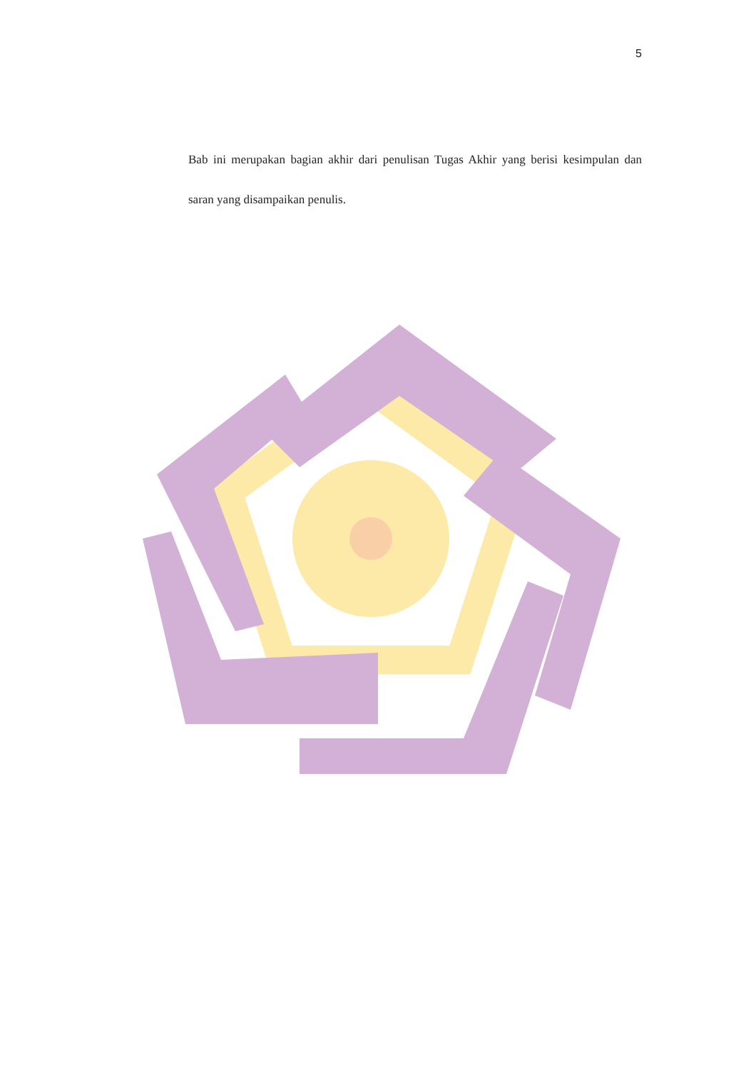5
Bab ini merupakan bagian akhir dari penulisan Tugas Akhir yang berisi kesimpulan dan saran yang disampaikan penulis.